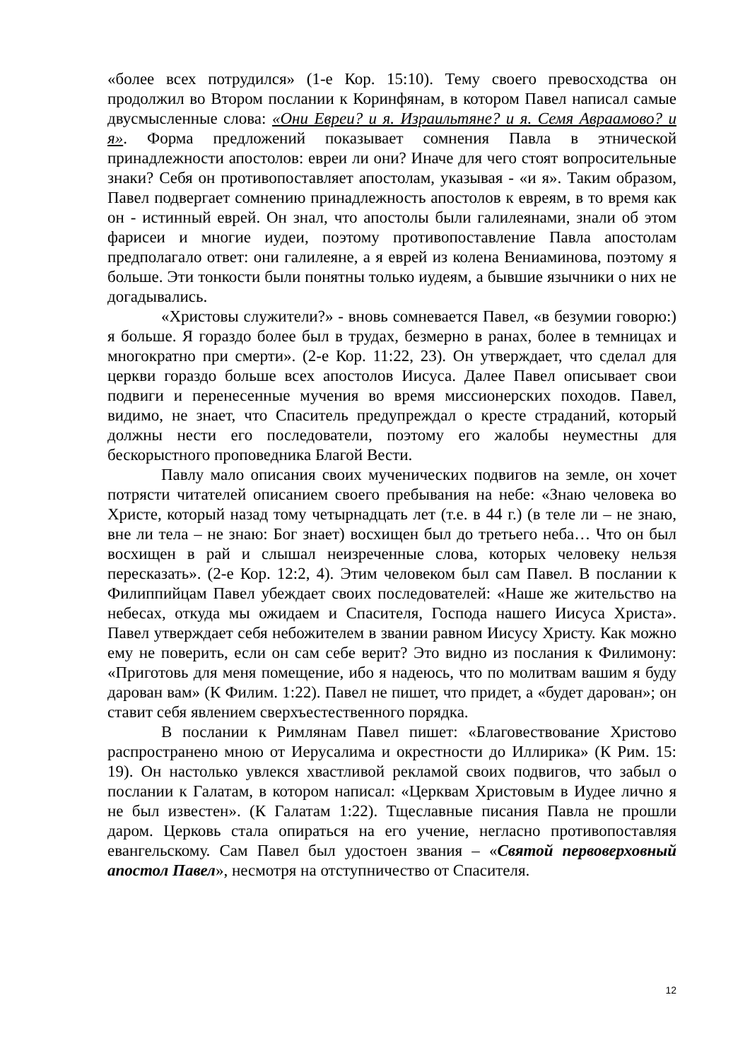«более всех потрудился» (1-е Кор. 15:10). Тему своего превосходства он продолжил во Втором послании к Коринфянам, в котором Павел написал самые двусмысленные слова: «Они Евреи? и я. Израильтяне? и я. Семя Авраамово? и я». Форма предложений показывает сомнения Павла в этнической принадлежности апостолов: евреи ли они? Иначе для чего стоят вопросительные знаки? Себя он противопоставляет апостолам, указывая - «и я». Таким образом, Павел подвергает сомнению принадлежность апостолов к евреям, в то время как он - истинный еврей. Он знал, что апостолы были галилеянами, знали об этом фарисеи и многие иудеи, поэтому противопоставление Павла апостолам предполагало ответ: они галилеяне, а я еврей из колена Вениаминова, поэтому я больше. Эти тонкости были понятны только иудеям, а бывшие язычники о них не догадывались.
«Христовы служители?» - вновь сомневается Павел, «в безумии говорю:) я больше. Я гораздо более был в трудах, безмерно в ранах, более в темницах и многократно при смерти». (2-е Кор. 11:22, 23). Он утверждает, что сделал для церкви гораздо больше всех апостолов Иисуса. Далее Павел описывает свои подвиги и перенесенные мучения во время миссионерских походов. Павел, видимо, не знает, что Спаситель предупреждал о кресте страданий, который должны нести его последователи, поэтому его жалобы неуместны для бескорыстного проповедника Благой Вести.
Павлу мало описания своих мученических подвигов на земле, он хочет потрясти читателей описанием своего пребывания на небе: «Знаю человека во Христе, который назад тому четырнадцать лет (т.е. в 44 г.) (в теле ли – не знаю, вне ли тела – не знаю: Бог знает) восхищен был до третьего неба… Что он был восхищен в рай и слышал неизреченные слова, которых человеку нельзя пересказать». (2-е Кор. 12:2, 4). Этим человеком был сам Павел. В послании к Филиппийцам Павел убеждает своих последователей: «Наше же жительство на небесах, откуда мы ожидаем и Спасителя, Господа нашего Иисуса Христа». Павел утверждает себя небожителем в звании равном Иисусу Христу. Как можно ему не поверить, если он сам себе верит? Это видно из послания к Филимону: «Приготовь для меня помещение, ибо я надеюсь, что по молитвам вашим я буду дарован вам» (К Филим. 1:22). Павел не пишет, что придет, а «будет дарован»; он ставит себя явлением сверхъестественного порядка.
В послании к Римлянам Павел пишет: «Благовествование Христово распространено мною от Иерусалима и окрестности до Иллирика» (К Рим. 15: 19). Он настолько увлекся хвастливой рекламой своих подвигов, что забыл о послании к Галатам, в котором написал: «Церквам Христовым в Иудее лично я не был известен». (К Галатам 1:22). Тщеславные писания Павла не прошли даром. Церковь стала опираться на его учение, негласно противопоставляя евангельскому. Сам Павел был удостоен звания – «Святой первоверховный апостол Павел», несмотря на отступничество от Спасителя.
12